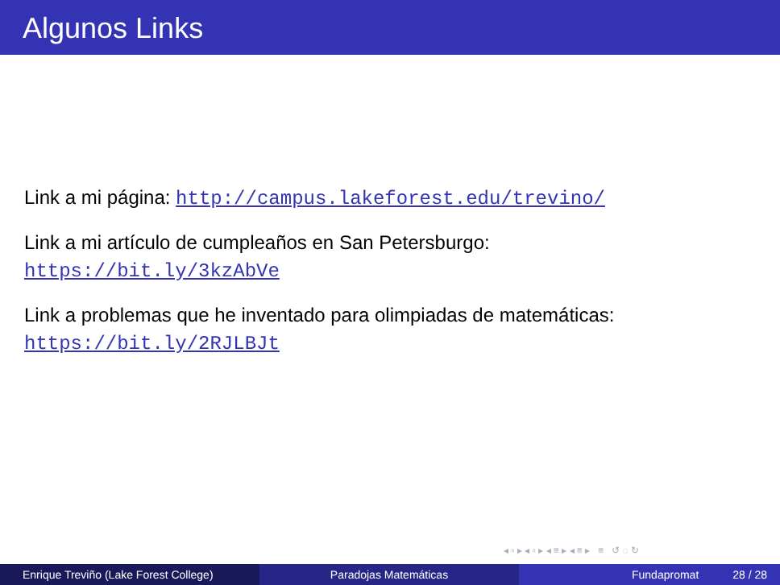Algunos Links
Link a mi página: http://campus.lakeforest.edu/trevino/
Link a mi artículo de cumpleaños en San Petersburgo:
https://bit.ly/3kzAbVe
Link a problemas que he inventado para olimpiadas de matemáticas:
https://bit.ly/2RJLBJt
◂ ▫ ▸ ◂ ▫ ▸ ◂ ≡ ▸ ◂ ≡ ▸ ≡ ↺ ◌ ↻
Enrique Treviño (Lake Forest College) Paradojas Matemáticas Fundapromat 28 / 28